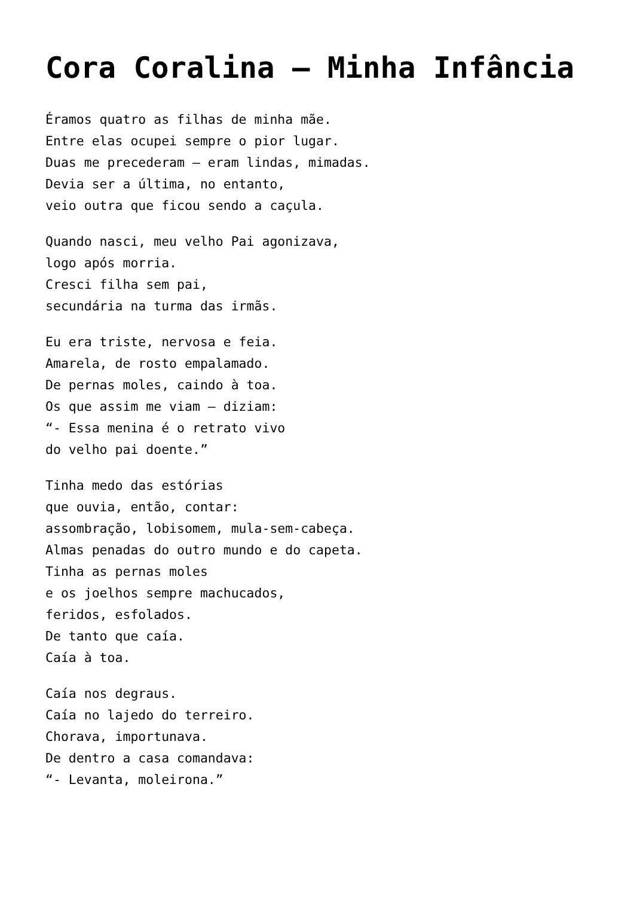Cora Coralina – Minha Infância
Éramos quatro as filhas de minha mãe.
Entre elas ocupei sempre o pior lugar.
Duas me precederam – eram lindas, mimadas.
Devia ser a última, no entanto,
veio outra que ficou sendo a caçula.
Quando nasci, meu velho Pai agonizava,
logo após morria.
Cresci filha sem pai,
secundária na turma das irmãs.
Eu era triste, nervosa e feia.
Amarela, de rosto empalamado.
De pernas moles, caindo à toa.
Os que assim me viam – diziam:
“- Essa menina é o retrato vivo
do velho pai doente.”
Tinha medo das estórias
que ouvia, então, contar:
assombração, lobisomem, mula-sem-cabeça.
Almas penadas do outro mundo e do capeta.
Tinha as pernas moles
e os joelhos sempre machucados,
feridos, esfolados.
De tanto que caía.
Caía à toa.
Caía nos degraus.
Caía no lajedo do terreiro.
Chorava, importunava.
De dentro a casa comandava:
“- Levanta, moleirona.”